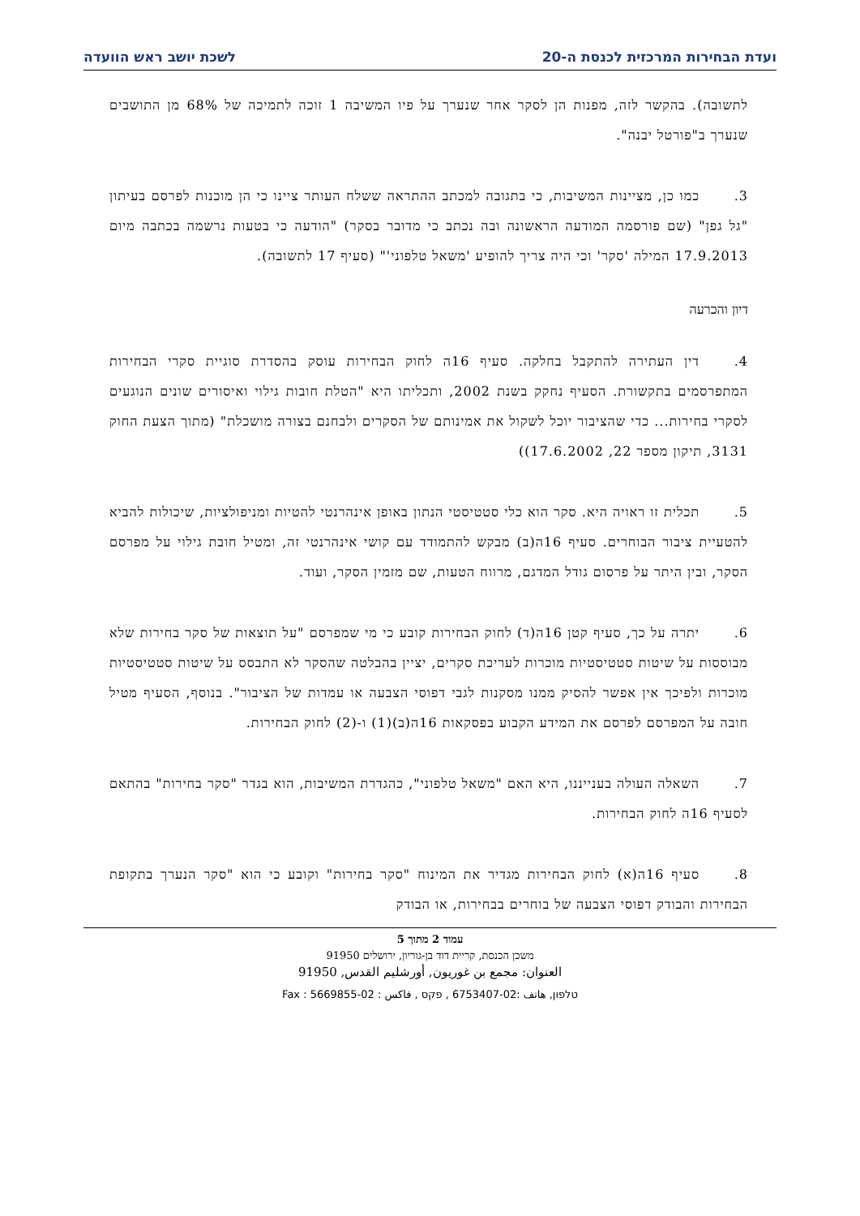ועדת הבחירות המרכזית לכנסת ה-20 לשכת יושב ראש הוועדה
לתשובה). בהקשר לזה, מפנות הן לסקר אחר שנערך על פיו המשיבה 1 זוכה לתמיכה של 68% מן התושבים שנערך ב"פורטל יבנה".
3. כמו כן, מציינות המשיבות, כי בתגובה למכתב ההתראה ששלח העותר ציינו כי הן מוכנות לפרסם בעיתון "גל גפן" (שם פורסמה המודעה הראשונה ובה נכתב כי מדובר בסקר) "הודעה כי בטעות נרשמה בכתבה מיום 17.9.2013 המילה 'סקר' וכי היה צריך להופיע 'משאל טלפוני'" (סעיף 17 לתשובה).
דיון והכרעה
4. דין העתירה להתקבל בחלקה. סעיף 16ה לחוק הבחירות עוסק בהסדרת סוגיית סקרי הבחירות המתפרסמים בתקשורת. הסעיף נחקק בשנת 2002, ותכליתו היא "הטלת חובות גילוי ואיסורים שונים הנוגעים לסקרי בחירות... כדי שהציבור יוכל לשקול את אמינותם של הסקרים ולבחנם בצורה מושכלת" (מתוך הצעת החוק 3131, תיקון מספר 22, 17.6.2002))
5. תכלית זו ראויה היא. סקר הוא כלי סטטיסטי הנתון באופן אינהרנטי להטיות ומניפולציות, שיכולות להביא להטעיית ציבור הבוחרים. סעיף 16ה(ב) מבקש להתמודד עם קושי אינהרנטי זה, ומטיל חובת גילוי על מפרסם הסקר, ובין היתר על פרסום גודל המדגם, מרווח הטעות, שם מזמין הסקר, ועוד.
6. יתרה על כך, סעיף קטן 16ה(ד) לחוק הבחירות קובע כי מי שמפרסם "על תוצאות של סקר בחירות שלא מבוססות על שיטות סטטיסטיות מוכרות לעריכת סקרים, יציין בהבלטה שהסקר לא התבסס על שיטות סטטיסטיות מוכרות ולפיכך אין אפשר להסיק ממנו מסקנות לגבי דפוסי הצבעה או עמדות של הציבור". בנוסף, הסעיף מטיל חובה על המפרסם לפרסם את המידע הקבוע בפסקאות 16ה(ב)(1) ו-(2) לחוק הבחירות.
7. השאלה העולה בענייננו, היא האם "משאל טלפוני", כהגדרת המשיבות, הוא בגדר "סקר בחירות" בהתאם לסעיף 16ה לחוק הבחירות.
8. סעיף 16ה(א) לחוק הבחירות מגדיר את המינוח "סקר בחירות" וקובע כי הוא "סקר הנערך בתקופת הבחירות והבודק דפוסי הצבעה של בוחרים בבחירות, או הבודק
עמוד 2 מתוך 5
משכן הכנסת, קריית דוד בן-גוריון, ירושלים 91950
العنوان: مجمع بن غوريون, أورشليم القدس, 91950
טלפון, هاتف :02-6753407 , פקס , فاكس : 02-5669855 : Fax